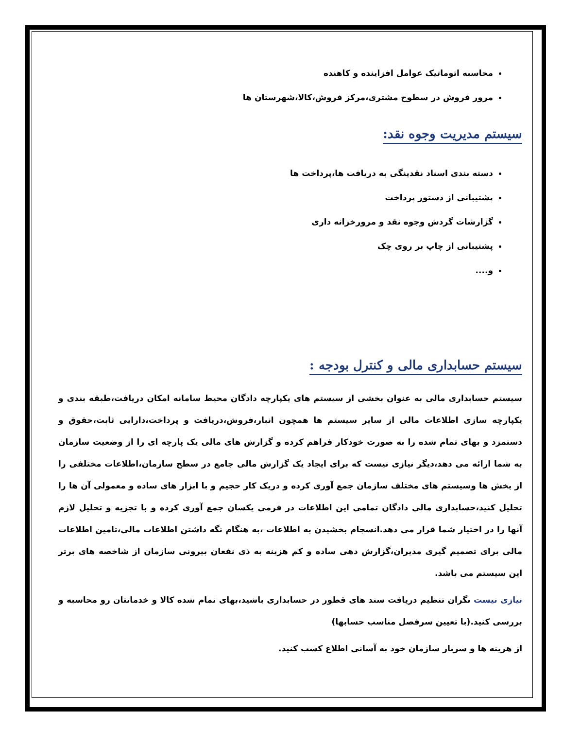محاسبه اتوماتیک عوامل افزاینده و کاهنده
مرور فروش در سطوح مشتری،مرکز فروش،کالا،شهرستان ها
سیستم مدیریت وجوه نقد:
دسته بندی اسناد نقدینگی به دریافت ها،پرداخت ها
پشتیبانی از دستور پرداخت
گزارشات گردش وجوه نقد و مرورخزانه داری
پشتیبانی از چاپ بر روی چک
و....
سیستم حسابداری مالی و کنترل بودجه :
سیستم حسابداری مالی به عنوان بخشی از سیستم های یکپارچه دادگان محیط سامانه امکان دریافت،طبقه بندی و یکپارچه سازی اطلاعات مالی از سایر سیستم ها همچون انبار،فروش،دریافت و پرداخت،دارایی ثابت،حقوق و دستمزد و بهای تمام شده را به صورت خودکار فراهم کرده و گزارش های مالی یک پارچه ای را از وضعیت سازمان به شما ارائه می دهد،دیگر نیازی نیست که برای ایجاد یک گزارش مالی جامع در سطح سازمان،اطلاعات مختلفی را از بخش ها وسیستم های مختلف سازمان جمع آوری کرده و دریک کار حجیم و با ابزار های ساده و معمولی آن ها را تحلیل کنید،حسابداری مالی دادگان تمامی این اطلاعات در فرمی یکسان جمع آوری کرده و با تجزیه و تحلیل لازم آنها را در اختیار شما قرار می دهد.انسجام بخشیدن به اطلاعات ،به هنگام نگه داشتن اطلاعات مالی،تامین اطلاعات مالی برای تصمیم گیری مدیران،گزارش دهی ساده و کم هزینه به ذی نفعان بیرونی سازمان از شاخصه های برتر این سیستم می باشد.
نیازی نیست نگران تنظیم دریافت سند های قطور در حسابداری باشید،بهای تمام شده کالا و خدماتتان رو محاسبه و بررسی کنید.(با تعیین سرفصل مناسب حسابها)
از هرینه ها و سربار سازمان خود به آسانی اطلاع کسب کنید.